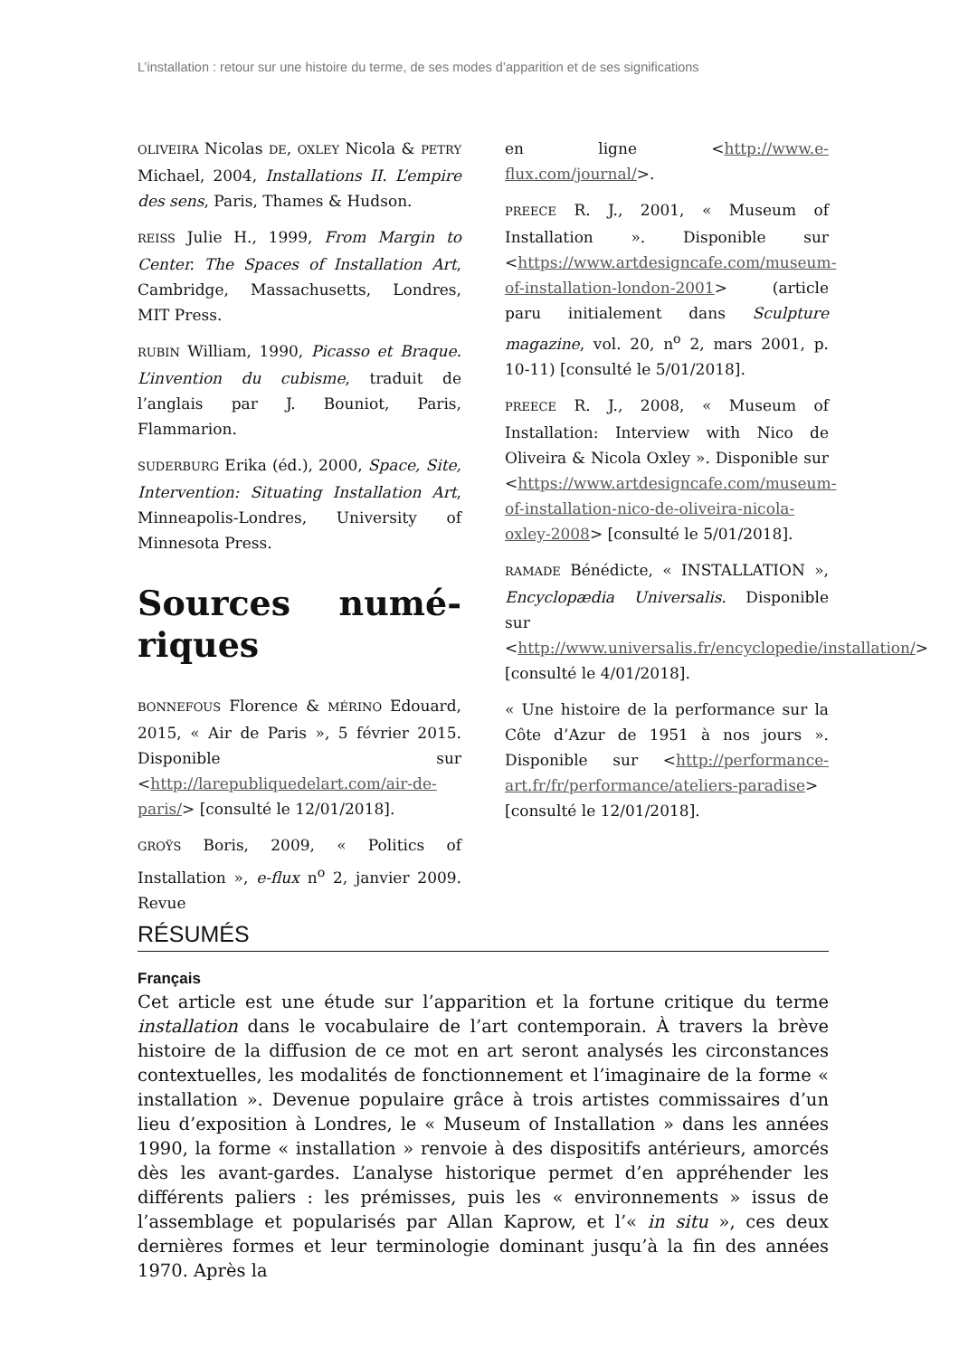L’installation : retour sur une histoire du terme, de ses modes d’apparition et de ses significations
OLIVEIRA Nicolas DE, OXLEY Nicola & PETRY Michael, 2004, Installations II. L’empire des sens, Paris, Thames & Hudson.
REISS Julie H., 1999, From Margin to Center. The Spaces of Installation Art, Cambridge, Massachusetts, Londres, MIT Press.
RUBIN William, 1990, Picasso et Braque. L’invention du cubisme, traduit de l’anglais par J. Bouniot, Paris, Flammarion.
SUDERBURG Erika (éd.), 2000, Space, Site, Intervention: Situating Installation Art, Minneapolis-Londres, University of Minnesota Press.
Sources numé-riques
BONNEFOUS Florence & MÉRINO Edouard, 2015, « Air de Paris », 5 février 2015. Disponible sur <http://larepubliquedelart.com/air-de-paris/> [consulté le 12/01/2018].
GROŸS Boris, 2009, « Politics of Installation », e-flux n<sup>o</sup> 2, janvier 2009. Revue
en ligne <http://www.e-flux.com/journal/>.
PREECE R. J., 2001, « Museum of Installation ». Disponible sur <https://www.artdesigncafe.com/museum-of-installation-london-2001> (article paru initialement dans Sculpture magazine, vol. 20, n<sup>o</sup> 2, mars 2001, p. 10-11) [consulté le 5/01/2018].
PREECE R. J., 2008, « Museum of Installation: Interview with Nico de Oliveira & Nicola Oxley ». Disponible sur <https://www.artdesigncafe.com/museum-of-installation-nico-de-oliveira-nicola-oxley-2008> [consulté le 5/01/2018].
RAMADE Bénédicte, « INSTALLATION », Encyclopædia Universalis. Disponible sur <http://www.universalis.fr/encyclopedie/installation/> [consulté le 4/01/2018].
« Une histoire de la performance sur la Côte d’Azur de 1951 à nos jours ». Disponible sur <http://performance-art.fr/fr/performance/ateliers-paradise> [consulté le 12/01/2018].
RÉSUMÉS
Français
Cet article est une étude sur l’apparition et la fortune critique du terme installation dans le vocabulaire de l’art contemporain. À travers la brève histoire de la diffusion de ce mot en art seront analysés les circonstances contextuelles, les modalités de fonctionnement et l’imaginaire de la forme « installation ». Devenue populaire grâce à trois artistes commissaires d’un lieu d’exposition à Londres, le « Museum of Installation » dans les années 1990, la forme « installation » renvoie à des dispositifs antérieurs, amorcés dès les avant-gardes. L’analyse historique permet d’en appréhender les différents paliers : les prémisses, puis les « environnements » issus de l’assemblage et popularisés par Allan Kaprow, et l’« in situ », ces deux dernières formes et leur terminologie dominant jusqu’à la fin des années 1970. Après la